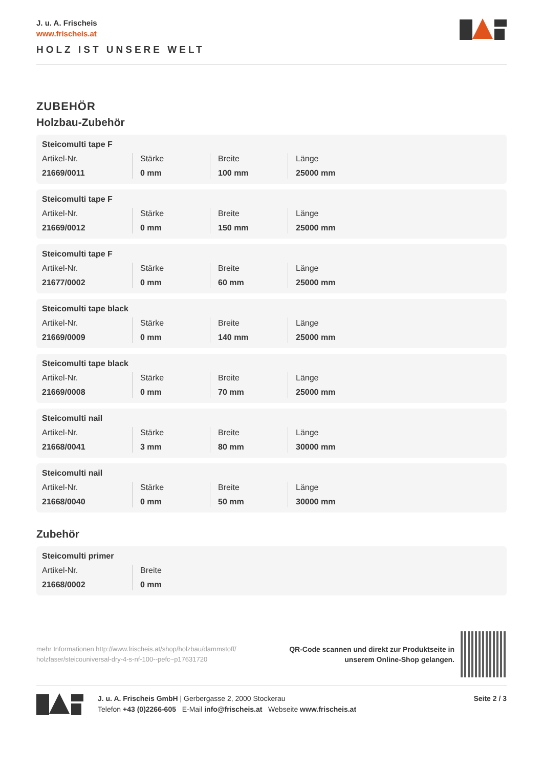J. u. A. Frischeis
www.frischeis.at
HOLZ IST UNSERE WELT
ZUBEHÖR
Holzbau-Zubehör
Steicomulti tape F
| Artikel-Nr. 21669/0011 | Stärke 0 mm | Breite 100 mm | Länge 25000 mm |
Steicomulti tape F
| Artikel-Nr. 21669/0012 | Stärke 0 mm | Breite 150 mm | Länge 25000 mm |
Steicomulti tape F
| Artikel-Nr. 21677/0002 | Stärke 0 mm | Breite 60 mm | Länge 25000 mm |
Steicomulti tape black
| Artikel-Nr. 21669/0009 | Stärke 0 mm | Breite 140 mm | Länge 25000 mm |
Steicomulti tape black
| Artikel-Nr. 21669/0008 | Stärke 0 mm | Breite 70 mm | Länge 25000 mm |
Steicomulti nail
| Artikel-Nr. 21668/0041 | Stärke 3 mm | Breite 80 mm | Länge 30000 mm |
Steicomulti nail
| Artikel-Nr. 21668/0040 | Stärke 0 mm | Breite 50 mm | Länge 30000 mm |
Zubehör
Steicomulti primer
| Artikel-Nr. 21668/0002 | Breite 0 mm |
mehr Informationen http://www.frischeis.at/shop/holzbau/dammstoff/
holzfaser/steicouniversal-dry-4-s-nf-100--pefc~p17631720
QR-Code scannen und direkt zur Produktseite in
unserem Online-Shop gelangen.
J. u. A. Frischeis GmbH | Gerbergasse 2, 2000 Stockerau
Telefon +43 (0)2266-605 E-Mail info@frischeis.at Webseite www.frischeis.at
Seite 2 / 3